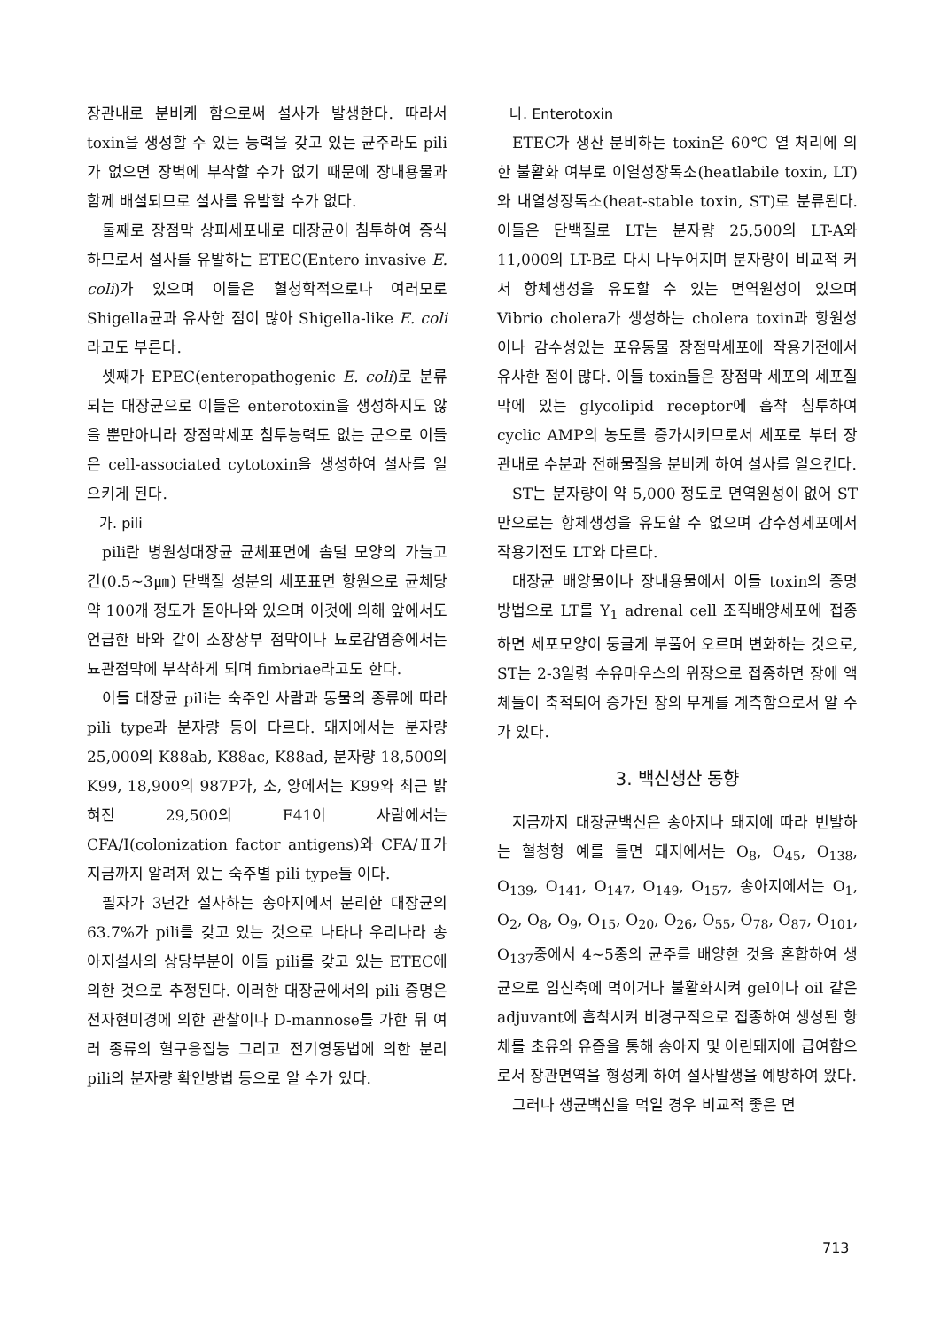장관내로 분비케 함으로써 설사가 발생한다. 따라서 toxin을 생성할 수 있는 능력을 갖고 있는 균주라도 pili가 없으면 장벽에 부착할 수가 없기 때문에 장내용물과 함께 배설되므로 설사를 유발할 수가 없다.
둘째로 장점막 상피세포내로 대장균이 침투하여 증식하므로서 설사를 유발하는 ETEC(Entero invasive E. coli)가 있으며 이들은 혈청학적으로나 여러모로 Shigella균과 유사한 점이 많아 Shigella-like E. coli라고도 부른다.
셋째가 EPEC(enteropathogenic E. coli)로 분류되는 대장균으로 이들은 enterotoxin을 생성하지도 않을 뿐만아니라 장점막세포 침투능력도 없는 군으로 이들은 cell-associated cytotoxin을 생성하여 설사를 일으키게 된다.
가. pili
pili란 병원성대장균 균체표면에 솜털 모양의 가늘고 긴(0.5~3㎛) 단백질 성분의 세포표면 항원으로 균체당 약 100개 정도가 돋아나와 있으며 이것에 의해 앞에서도 언급한 바와 같이 소장상부 점막이나 뇨로감염증에서는 뇨관점막에 부착하게 되며 fimbriae라고도 한다.
이들 대장균 pili는 숙주인 사람과 동물의 종류에 따라 pili type과 분자량 등이 다르다. 돼지에서는 분자량 25,000의 K88ab, K88ac, K88ad, 분자량 18,500의 K99, 18,900의 987P가, 소, 양에서는 K99와 최근 밝혀진 29,500의 F41이 사람에서는 CFA/I(colonization factor antigens)와 CFA/Ⅱ가 지금까지 알려져 있는 숙주별 pili type들 이다.
필자가 3년간 설사하는 송아지에서 분리한 대장균의 63.7%가 pili를 갖고 있는 것으로 나타나 우리나라 송아지설사의 상당부분이 이들 pili를 갖고 있는 ETEC에 의한 것으로 추정된다. 이러한 대장균에서의 pili 증명은 전자현미경에 의한 관찰이나 D-mannose를 가한 뒤 여러 종류의 혈구응집능 그리고 전기영동법에 의한 분리 pili의 분자량 확인방법 등으로 알 수가 있다.
나. Enterotoxin
ETEC가 생산 분비하는 toxin은 60℃ 열 처리에 의한 불활화 여부로 이열성장독소(heatlabile toxin, LT)와 내열성장독소(heat-stable toxin, ST)로 분류된다. 이들은 단백질로 LT는 분자량 25,500의 LT-A와 11,000의 LT-B로 다시 나누어지며 분자량이 비교적 커서 항체생성을 유도할 수 있는 면역원성이 있으며 Vibrio cholera가 생성하는 cholera toxin과 항원성이나 감수성있는 포유동물 장점막세포에 작용기전에서 유사한 점이 많다. 이들 toxin들은 장점막 세포의 세포질막에 있는 glycolipid receptor에 흡착 침투하여 cyclic AMP의 농도를 증가시키므로서 세포로 부터 장관내로 수분과 전해물질을 분비케 하여 설사를 일으킨다.
ST는 분자량이 약 5,000 정도로 면역원성이 없어 ST만으로는 항체생성을 유도할 수 없으며 감수성세포에서 작용기전도 LT와 다르다.
대장균 배양물이나 장내용물에서 이들 toxin의 증명방법으로 LT를 Y<sub>1</sub> adrenal cell 조직배양세포에 접종하면 세포모양이 둥글게 부풀어 오르며 변화하는 것으로, ST는 2-3일령 수유마우스의 위장으로 접종하면 장에 액체들이 축적되어 증가된 장의 무게를 계측함으로서 알 수가 있다.
3. 백신생산 동향
지금까지 대장균백신은 송아지나 돼지에 따라 빈발하는 혈청형 예를 들면 돼지에서는 O<sub>8</sub>, O<sub>45</sub>, O<sub>138</sub>, O<sub>139</sub>, O<sub>141</sub>, O<sub>147</sub>, O<sub>149</sub>, O<sub>157</sub>, 송아지에서는 O<sub>1</sub>, O<sub>2</sub>, O<sub>8</sub>, O<sub>9</sub>, O<sub>15</sub>, O<sub>20</sub>, O<sub>26</sub>, O<sub>55</sub>, O<sub>78</sub>, O<sub>87</sub>, O<sub>101</sub>, O<sub>137</sub>중에서 4~5종의 균주를 배양한 것을 혼합하여 생균으로 임신축에 먹이거나 불활화시켜 gel이나 oil 같은 adjuvant에 흡착시켜 비경구적으로 접종하여 생성된 항체를 초유와 유즙을 통해 송아지 및 어린돼지에 급여함으로서 장관면역을 형성케 하여 설사발생을 예방하여 왔다.
그러나 생균백신을 먹일 경우 비교적 좋은 면
713